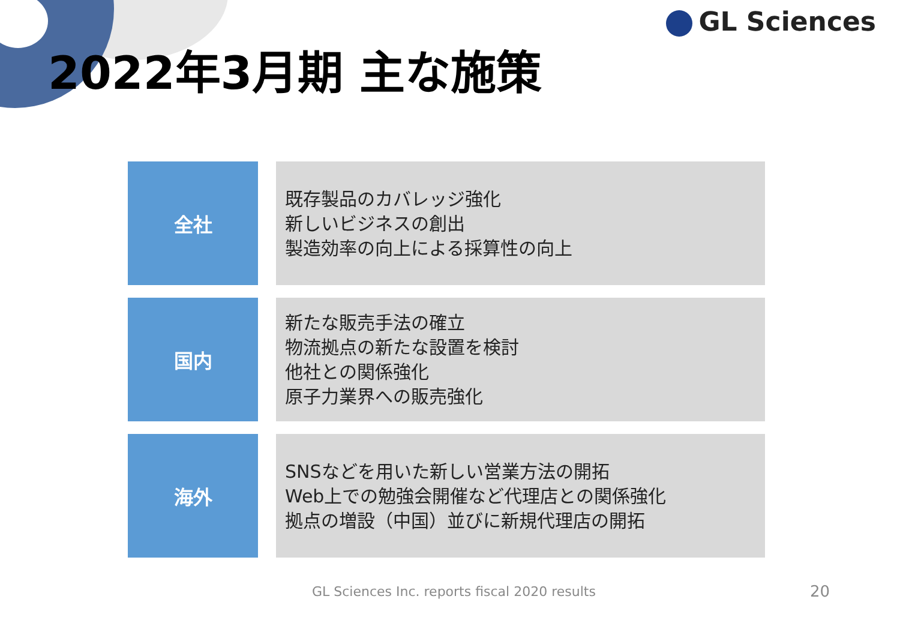GL Sciences
2022年3月期 主な施策
全社
既存製品のカバレッジ強化
新しいビジネスの創出
製造効率の向上による採算性の向上
国内
新たな販売手法の確立
物流拠点の新たな設置を検討
他社との関係強化
原子力業界への販売強化
海外
SNSなどを用いた新しい営業方法の開拓
Web上での勉強会開催など代理店との関係強化
拠点の増設（中国）並びに新規代理店の開拓
GL Sciences Inc. reports fiscal 2020 results
20